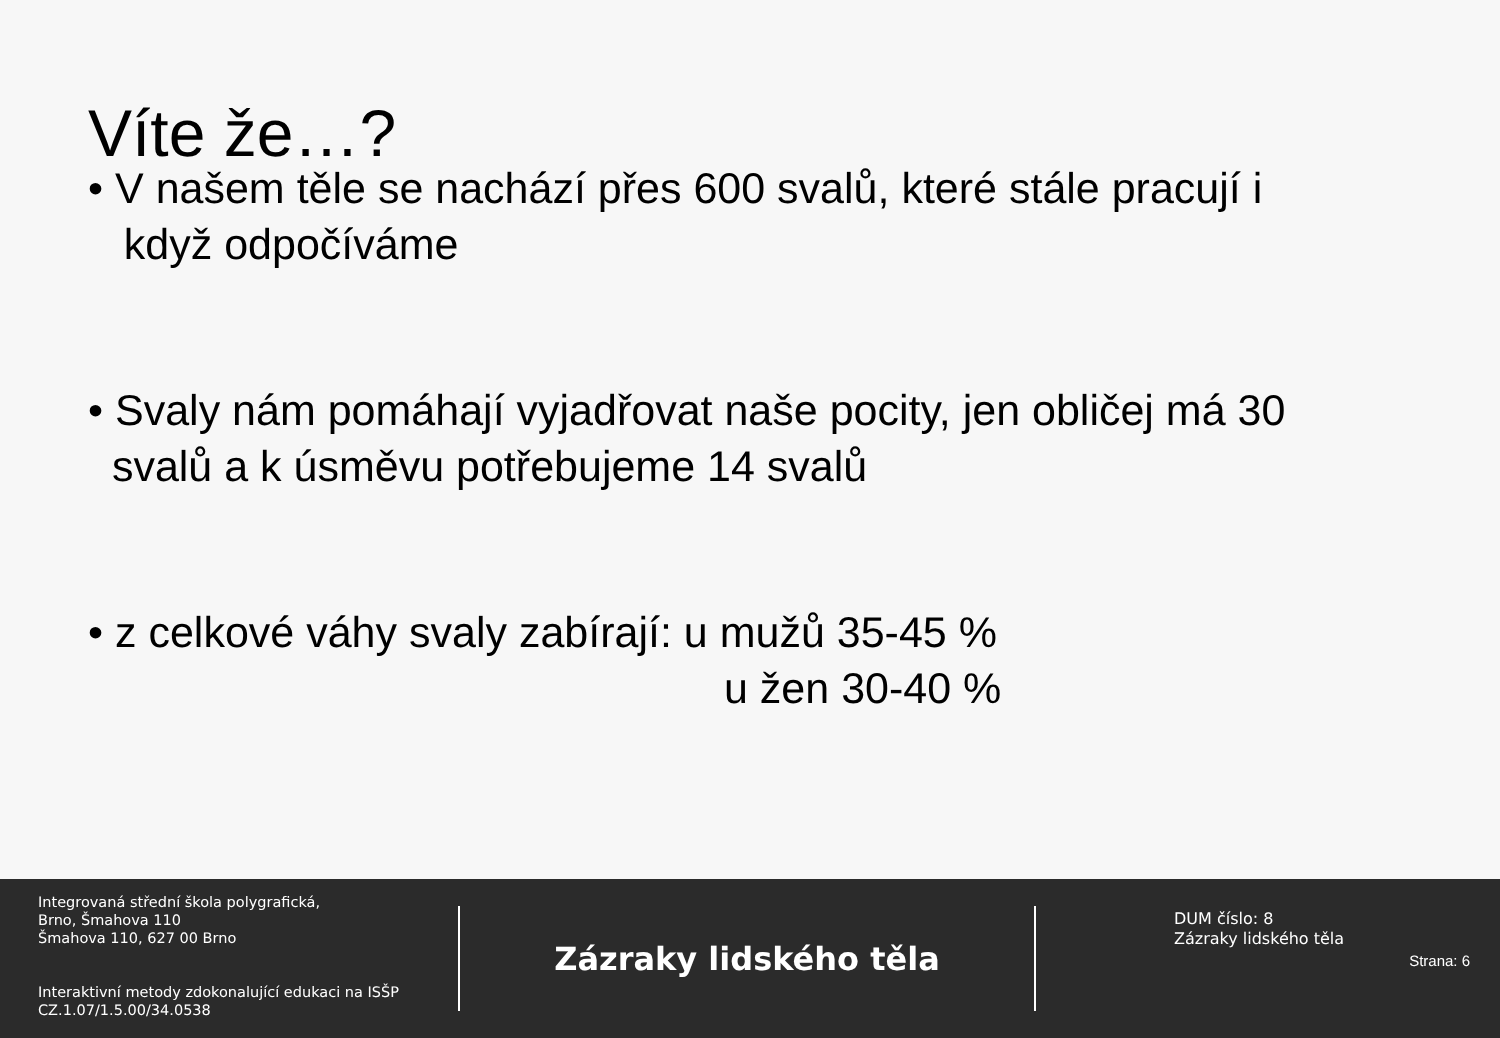Víte že…?
• V našem těle se nachází přes 600 svalů, které stále pracují i
když odpočíváme
• Svaly nám pomáhají vyjadřovat naše pocity, jen obličej má 30
svalů a k úsměvu potřebujeme 14 svalů
• z celkové váhy svaly zabírají: u mužů 35-45 %
u žen 30-40 %
Integrovaná střední škola polygrafická,
Brno, Šmahova 110
Šmahova 110, 627 00 Brno
Interaktivní metody zdokonalující edukaci na ISŠP
CZ.1.07/1.5.00/34.0538
Zázraky lidského těla
DUM číslo: 8
Zázraky lidského těla
Strana: 6